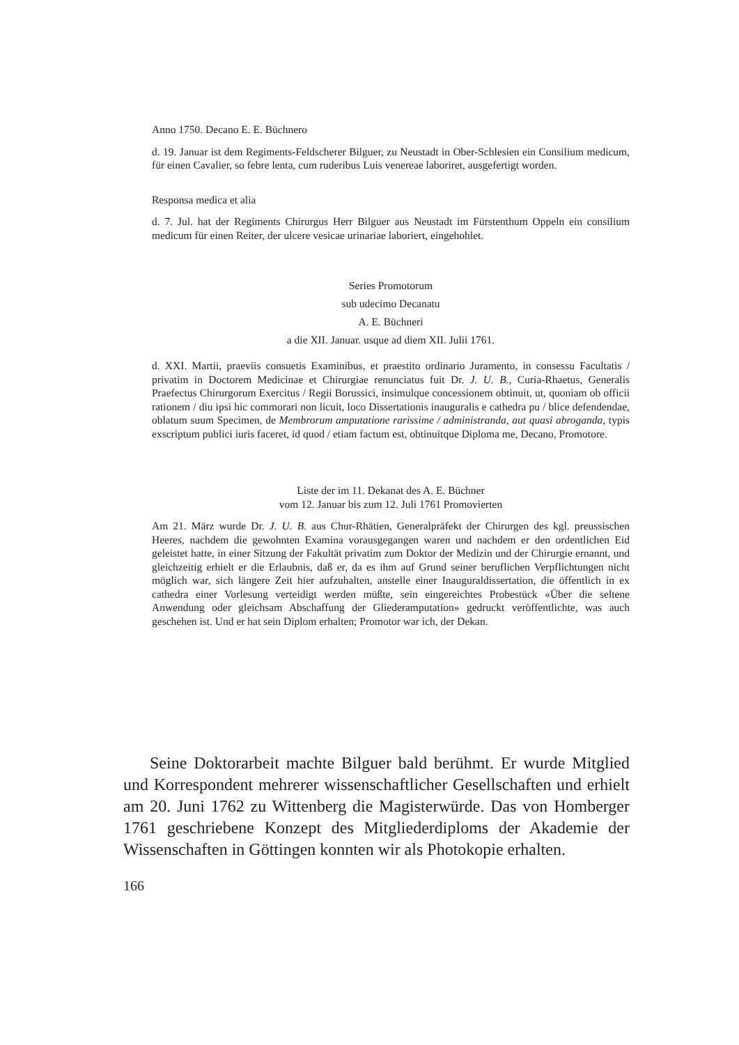Anno 1750. Decano E. E. Büchnero
d. 19. Januar ist dem Regiments-Feldscherer Bilguer, zu Neustadt in Ober-Schlesien ein Consilium medicum, für einen Cavalier, so febre lenta, cum ruderibus Luis venereae laboriret, ausgefertigt worden.
Responsa medica et alia
d. 7. Jul. hat der Regiments Chirurgus Herr Bilguer aus Neustadt im Fürstenthum Oppeln ein consilium medicum für einen Reiter, der ulcere vesicae urinariae laboriert, eingehohlet.
Series Promotorum
sub udecimo Decanatu
A. E. Büchneri
a die XII. Januar. usque ad diem XII. Julii 1761.
d. XXI. Martii, praeviis consuetis Examinibus, et praestito ordinario Juramento, in consessu Facultatis / privatim in Doctorem Medicinae et Chirurgiae renunciatus fuit Dr. J. U. B., Curia-Rhaetus, Generalis Praefectus Chirurgorum Exercitus / Regii Borussici, insimulque concessionem obtinuit, ut, quoniam ob officii rationem / diu ipsi hic commorari non licuit, loco Dissertationis inauguralis e cathedra pu / blice defendendae, oblatum suum Specimen, de Membrorum amputatione rarissime / administranda, aut quasi abroganda, typis exscriptum publici iuris faceret, id quod / etiam factum est, obtinuitque Diploma me, Decano, Promotore.
Liste der im 11. Dekanat des A. E. Büchner
vom 12. Januar bis zum 12. Juli 1761 Promovierten
Am 21. März wurde Dr. J. U. B. aus Chur-Rhätien, Generalpräfekt der Chirurgen des kgl. preussischen Heeres, nachdem die gewohnten Examina vorausgegangen waren und nachdem er den ordentlichen Eid geleistet hatte, in einer Sitzung der Fakultät privatim zum Doktor der Medizin und der Chirurgie ernannt, und gleichzeitig erhielt er die Erlaubnis, daß er, da es ihm auf Grund seiner beruflichen Verpflichtungen nicht möglich war, sich längere Zeit hier aufzuhalten, anstelle einer Inauguraldissertation, die öffentlich in ex cathedra einer Vorlesung verteidigt werden müßte, sein eingereichtes Probestück «Über die seltene Anwendung oder gleichsam Abschaffung der Gliederamputation» gedruckt veröffentlichte, was auch geschehen ist. Und er hat sein Diplom erhalten; Promotor war ich, der Dekan.
Seine Doktorarbeit machte Bilguer bald berühmt. Er wurde Mitglied und Korrespondent mehrerer wissenschaftlicher Gesellschaften und erhielt am 20. Juni 1762 zu Wittenberg die Magisterwürde. Das von Homberger 1761 geschriebene Konzept des Mitgliederdiploms der Akademie der Wissenschaften in Göttingen konnten wir als Photokopie erhalten.
166